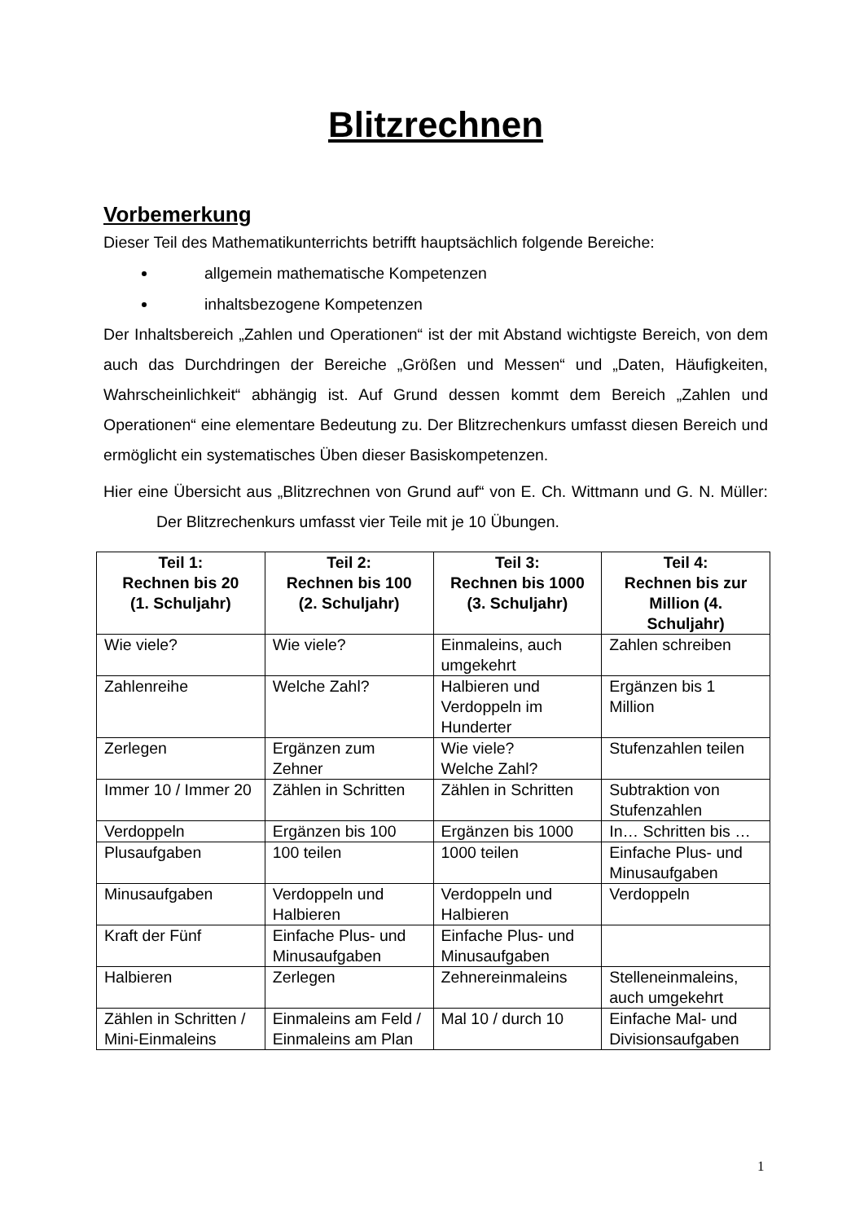Blitzrechnen
Vorbemerkung
Dieser Teil des Mathematikunterrichts betrifft hauptsächlich folgende Bereiche:
allgemein mathematische Kompetenzen
inhaltsbezogene Kompetenzen
Der Inhaltsbereich „Zahlen und Operationen“ ist der mit Abstand wichtigste Bereich, von dem auch das Durchdringen der Bereiche „Größen und Messen“ und „Daten, Häufigkeiten, Wahrscheinlichkeit“ abhängig ist. Auf Grund dessen kommt dem Bereich „Zahlen und Operationen“ eine elementare Bedeutung zu. Der Blitzrechenkurs umfasst diesen Bereich und ermöglicht ein systematisches Üben dieser Basiskompetenzen.
Hier eine Übersicht aus „Blitzrechnen von Grund auf“ von E. Ch. Wittmann und G. N. Müller: Der Blitzrechenkurs umfasst vier Teile mit je 10 Übungen.
| Teil 1: Rechnen bis 20 (1. Schuljahr) | Teil 2: Rechnen bis 100 (2. Schuljahr) | Teil 3: Rechnen bis 1000 (3. Schuljahr) | Teil 4: Rechnen bis zur Million (4. Schuljahr) |
| --- | --- | --- | --- |
| Wie viele? | Wie viele? | Einmaleins, auch umgekehrt | Zahlen schreiben |
| Zahlenreihe | Welche Zahl? | Halbieren und Verdoppeln im Hunderter | Ergänzen bis 1 Million |
| Zerlegen | Ergänzen zum Zehner | Wie viele? Welche Zahl? | Stufenzahlen teilen |
| Immer 10 / Immer 20 | Zählen in Schritten | Zählen in Schritten | Subtraktion von Stufenzahlen |
| Verdoppeln | Ergänzen bis 100 | Ergänzen bis 1000 | In… Schritten bis … |
| Plusaufgaben | 100 teilen | 1000 teilen | Einfache Plus- und Minusaufgaben |
| Minusaufgaben | Verdoppeln und Halbieren | Verdoppeln und Halbieren | Verdoppeln |
| Kraft der Fünf | Einfache Plus- und Minusaufgaben | Einfache Plus- und Minusaufgaben | |
| Halbieren | Zerlegen | Zehnereinmaleins | Stelleneinmaleins, auch umgekehrt |
| Zählen in Schritten / Mini-Einmaleins | Einmaleins am Feld / Einmaleins am Plan | Mal 10 / durch 10 | Einfache Mal- und Divisionsaufgaben |
1